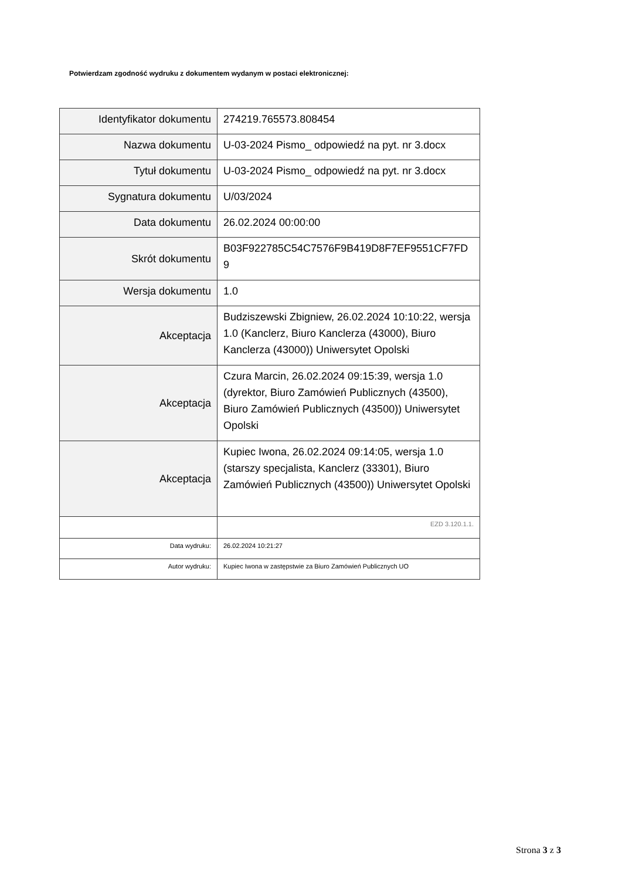Potwierdzam zgodność wydruku z dokumentem wydanym w postaci elektronicznej:
| Identyfikator dokumentu | 274219.765573.808454 |
| Nazwa dokumentu | U-03-2024 Pismo_ odpowiedź na pyt. nr 3.docx |
| Tytuł dokumentu | U-03-2024 Pismo_ odpowiedź na pyt. nr 3.docx |
| Sygnatura dokumentu | U/03/2024 |
| Data dokumentu | 26.02.2024 00:00:00 |
| Skrót dokumentu | B03F922785C54C7576F9B419D8F7EF9551CF7FD 9 |
| Wersja dokumentu | 1.0 |
| Akceptacja | Budziszewski Zbigniew, 26.02.2024 10:10:22, wersja 1.0 (Kanclerz, Biuro Kanclerza (43000), Biuro Kanclerza (43000)) Uniwersytet Opolski |
| Akceptacja | Czura Marcin, 26.02.2024 09:15:39, wersja 1.0 (dyrektor, Biuro Zamówień Publicznych (43500), Biuro Zamówień Publicznych (43500)) Uniwersytet Opolski |
| Akceptacja | Kupiec Iwona, 26.02.2024 09:14:05, wersja 1.0 (starszy specjalista, Kanclerz (33301), Biuro Zamówień Publicznych (43500)) Uniwersytet Opolski |
| | EZD 3.120.1.1. |
| Data wydruku: | 26.02.2024 10:21:27 |
| Autor wydruku: | Kupiec Iwona w zastępstwie za Biuro Zamówień Publicznych UO |
Strona 3 z 3